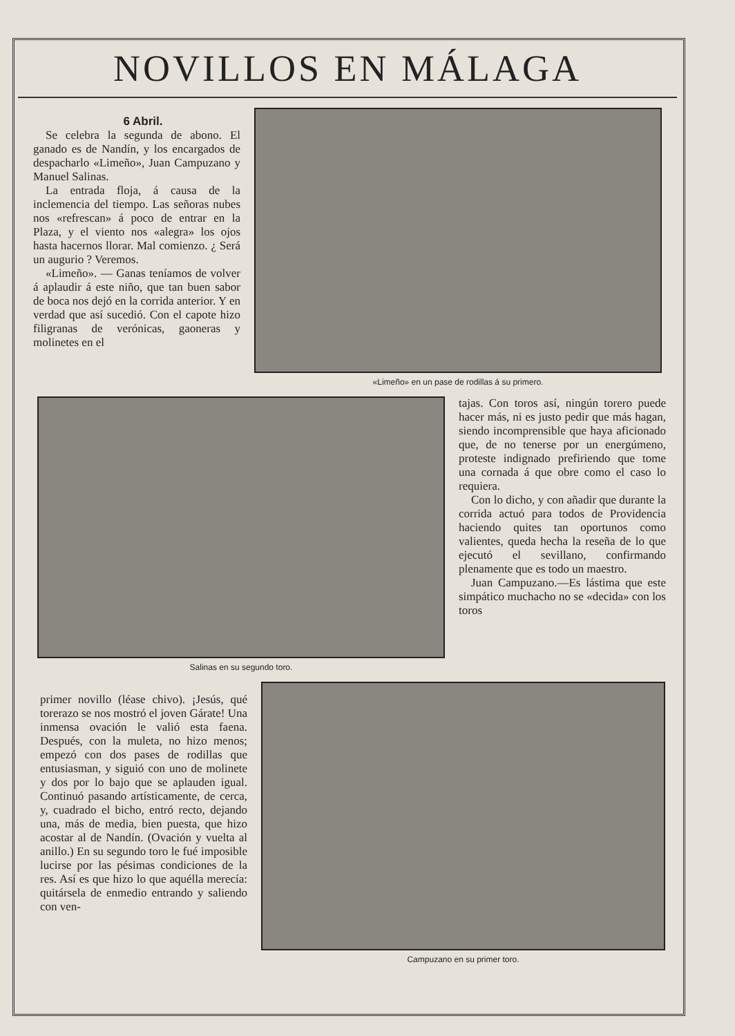NOVILLOS EN MÁLAGA
6 Abril.
Se celebra la segunda de abono. El ganado es de Nandín, y los encargados de despacharlo «Limeño», Juan Campuzano y Manuel Salinas.
La entrada floja, á causa de la inclemencia del tiempo. Las señoras nubes nos «refrescan» á poco de entrar en la Plaza, y el viento nos «alegra» los ojos hasta hacernos llorar. Mal comienzo. ¿ Será un augurio ? Veremos.
«Limeño». — Ganas teníamos de volver á aplaudir á este niño, que tan buen sabor de boca nos dejó en la corrida anterior. Y en verdad que así sucedió. Con el capote hizo filigranas de verónicas, gaoneras y molinetes en el
«Limeño» en un pase de rodillas á su primero.
Salinas en su segundo toro.
tajas. Con toros así, ningún torero puede hacer más, ni es justo pedir que más hagan, siendo incomprensible que haya aficionado que, de no tenerse por un energúmeno, proteste indignado prefiriendo que tome una cornada á que obre como el caso lo requiera.
Con lo dicho, y con añadir que durante la corrida actuó para todos de Providencia haciendo quites tan oportunos como valientes, queda hecha la reseña de lo que ejecutó el sevillano, confirmando plenamente que es todo un maestro.
Juan Campuzano.—Es lástima que este simpático muchacho no se «decida» con los toros
primer novillo (léase chivo). ¡Jesús, qué torerazo se nos mostró el joven Gárate! Una inmensa ovación le valió esta faena. Después, con la muleta, no hizo menos; empezó con dos pases de rodillas que entusiasman, y siguió con uno de molinete y dos por lo bajo que se aplauden igual. Continuó pasando artísticamente, de cerca, y, cuadrado el bicho, entró recto, dejando una, más de media, bien puesta, que hizo acostar al de Nandín. (Ovación y vuelta al anillo.) En su segundo toro le fué imposible lucirse por las pésimas condiciones de la res. Así es que hizo lo que aquélla merecía: quitársela de enmedio entrando y saliendo con ven-
Campuzano en su primer toro.